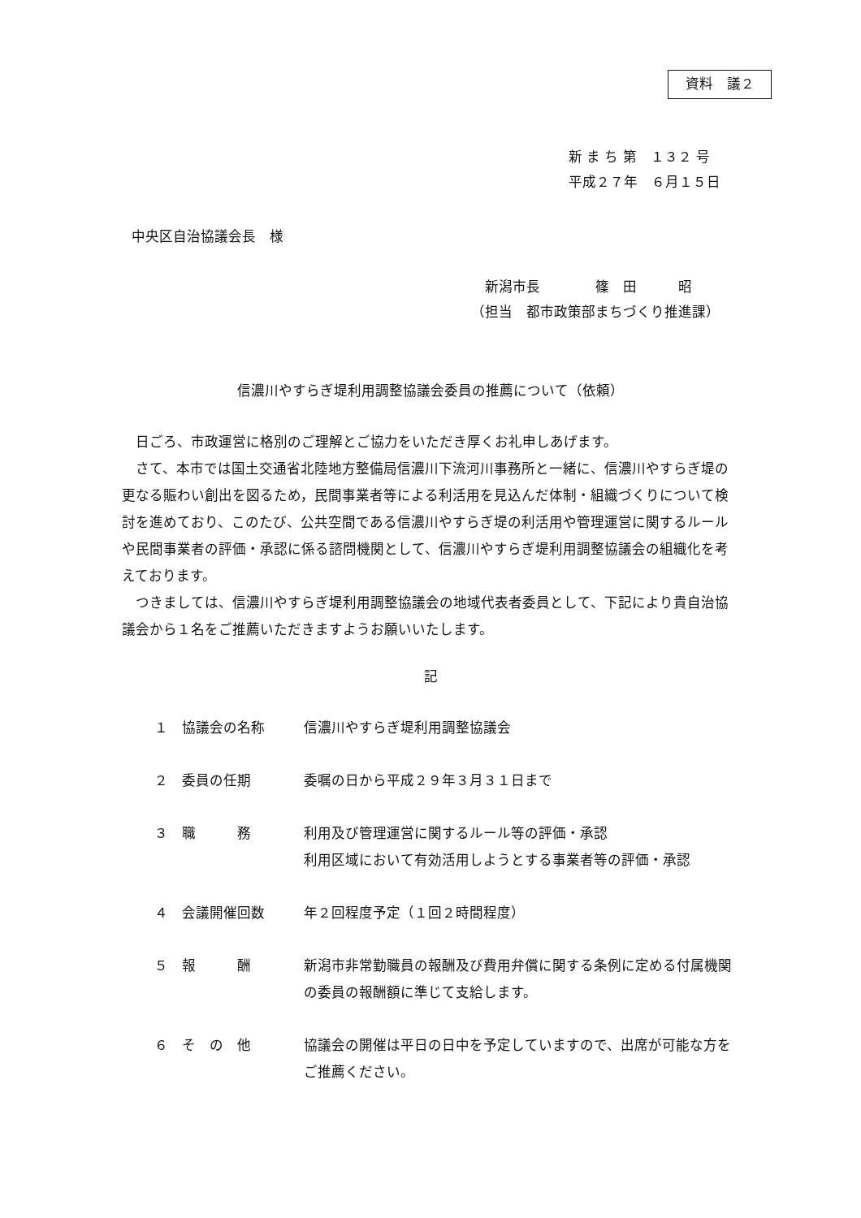資料　議２
新 ま ち 第　１３２ 号
平成２７年　６月１５日
中央区自治協議会長　様
　新潟市長　　　　篠　田　　　昭
（担当　都市政策部まちづくり推進課）
信濃川やすらぎ堤利用調整協議会委員の推薦について（依頼）
日ごろ、市政運営に格別のご理解とご協力をいただき厚くお礼申しあげます。
さて、本市では国土交通省北陸地方整備局信濃川下流河川事務所と一緒に、信濃川やすらぎ堤の更なる賑わい創出を図るため，民間事業者等による利活用を見込んだ体制・組織づくりについて検討を進めており、このたび、公共空間である信濃川やすらぎ堤の利活用や管理運営に関するルールや民間事業者の評価・承認に係る諮問機関として、信濃川やすらぎ堤利用調整協議会の組織化を考えております。
つきましては、信濃川やすらぎ堤利用調整協議会の地域代表者委員として、下記により貴自治協議会から１名をご推薦いただきますようお願いいたします。
記
１ 協議会の名称 信濃川やすらぎ堤利用調整協議会
２ 委員の任期 委嘱の日から平成２９年３月３１日まで
３ 職　　　務 利用及び管理運営に関するルール等の評価・承認
利用区域において有効活用しようとする事業者等の評価・承認
４ 会議開催回数 年２回程度予定（１回２時間程度）
５ 報　　　酬 新潟市非常勤職員の報酬及び費用弁償に関する条例に定める付属機関の委員の報酬額に準じて支給します。
６ そ　の　他 協議会の開催は平日の日中を予定していますので、出席が可能な方をご推薦ください。